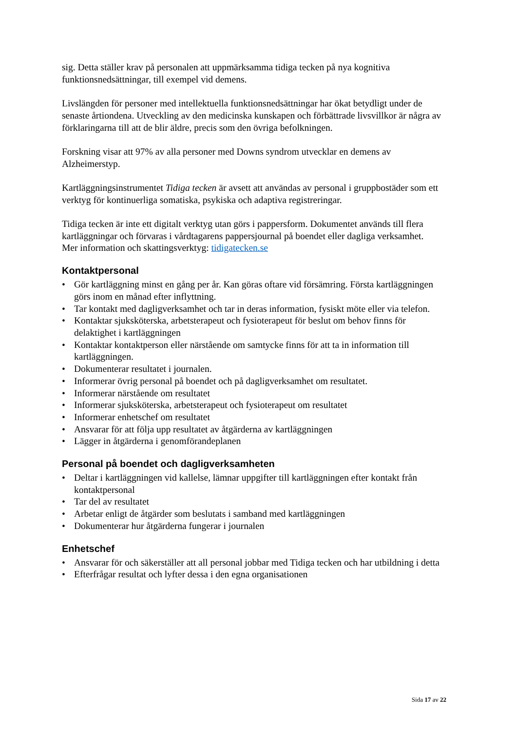sig. Detta ställer krav på personalen att uppmärksamma tidiga tecken på nya kognitiva funktionsnedsättningar, till exempel vid demens.
Livslängden för personer med intellektuella funktionsnedsättningar har ökat betydligt under de senaste årtiondena. Utveckling av den medicinska kunskapen och förbättrade livsvillkor är några av förklaringarna till att de blir äldre, precis som den övriga befolkningen.
Forskning visar att 97% av alla personer med Downs syndrom utvecklar en demens av Alzheimerstyp.
Kartläggningsinstrumentet Tidiga tecken är avsett att användas av personal i gruppbostäder som ett verktyg för kontinuerliga somatiska, psykiska och adaptiva registreringar.
Tidiga tecken är inte ett digitalt verktyg utan görs i pappersform. Dokumentet används till flera kartläggningar och förvaras i vårdtagarens pappersjournal på boendet eller dagliga verksamhet.
Mer information och skattingsverktyg: tidigatecken.se
Kontaktpersonal
• Gör kartläggning minst en gång per år. Kan göras oftare vid försämring. Första kartläggningen görs inom en månad efter inflyttning.
• Tar kontakt med dagligverksamhet och tar in deras information, fysiskt möte eller via telefon.
• Kontaktar sjuksköterska, arbetsterapeut och fysioterapeut för beslut om behov finns för delaktighet i kartläggningen
• Kontaktar kontaktperson eller närstående om samtycke finns för att ta in information till kartläggningen.
• Dokumenterar resultatet i journalen.
• Informerar övrig personal på boendet och på dagligverksamhet om resultatet.
• Informerar närstående om resultatet
• Informerar sjuksköterska, arbetsterapeut och fysioterapeut om resultatet
• Informerar enhetschef om resultatet
• Ansvarar för att följa upp resultatet av åtgärderna av kartläggningen
• Lägger in åtgärderna i genomförandeplanen
Personal på boendet och dagligverksamheten
• Deltar i kartläggningen vid kallelse, lämnar uppgifter till kartläggningen efter kontakt från kontaktpersonal
• Tar del av resultatet
• Arbetar enligt de åtgärder som beslutats i samband med kartläggningen
• Dokumenterar hur åtgärderna fungerar i journalen
Enhetschef
• Ansvarar för och säkerställer att all personal jobbar med Tidiga tecken och har utbildning i detta
• Efterfrågar resultat och lyfter dessa i den egna organisationen
Sida 17 av 22